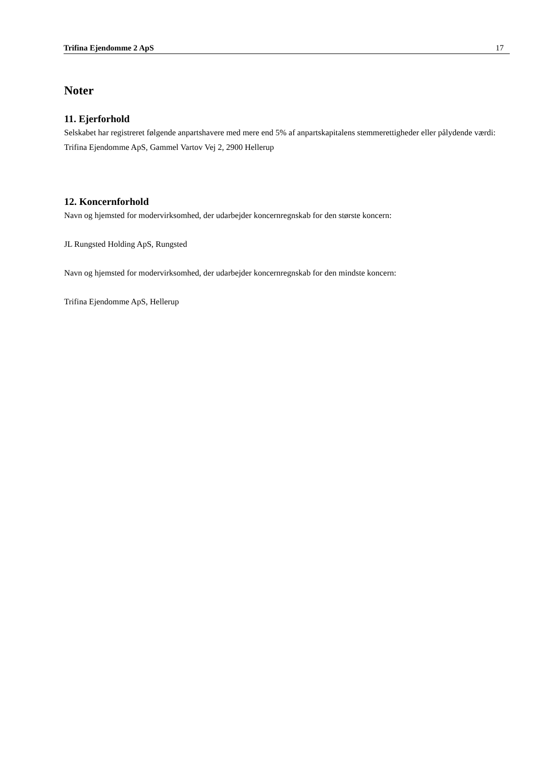Trifina Ejendomme 2 ApS 17
Noter
11. Ejerforhold
Selskabet har registreret følgende anpartshavere med mere end 5% af anpartskapitalens stemmerettigheder eller pålydende værdi:
Trifina Ejendomme ApS, Gammel Vartov Vej 2, 2900 Hellerup
12. Koncernforhold
Navn og hjemsted for modervirksomhed, der udarbejder koncernregnskab for den største koncern:
JL Rungsted Holding ApS, Rungsted
Navn og hjemsted for modervirksomhed, der udarbejder koncernregnskab for den mindste koncern:
Trifina Ejendomme ApS, Hellerup